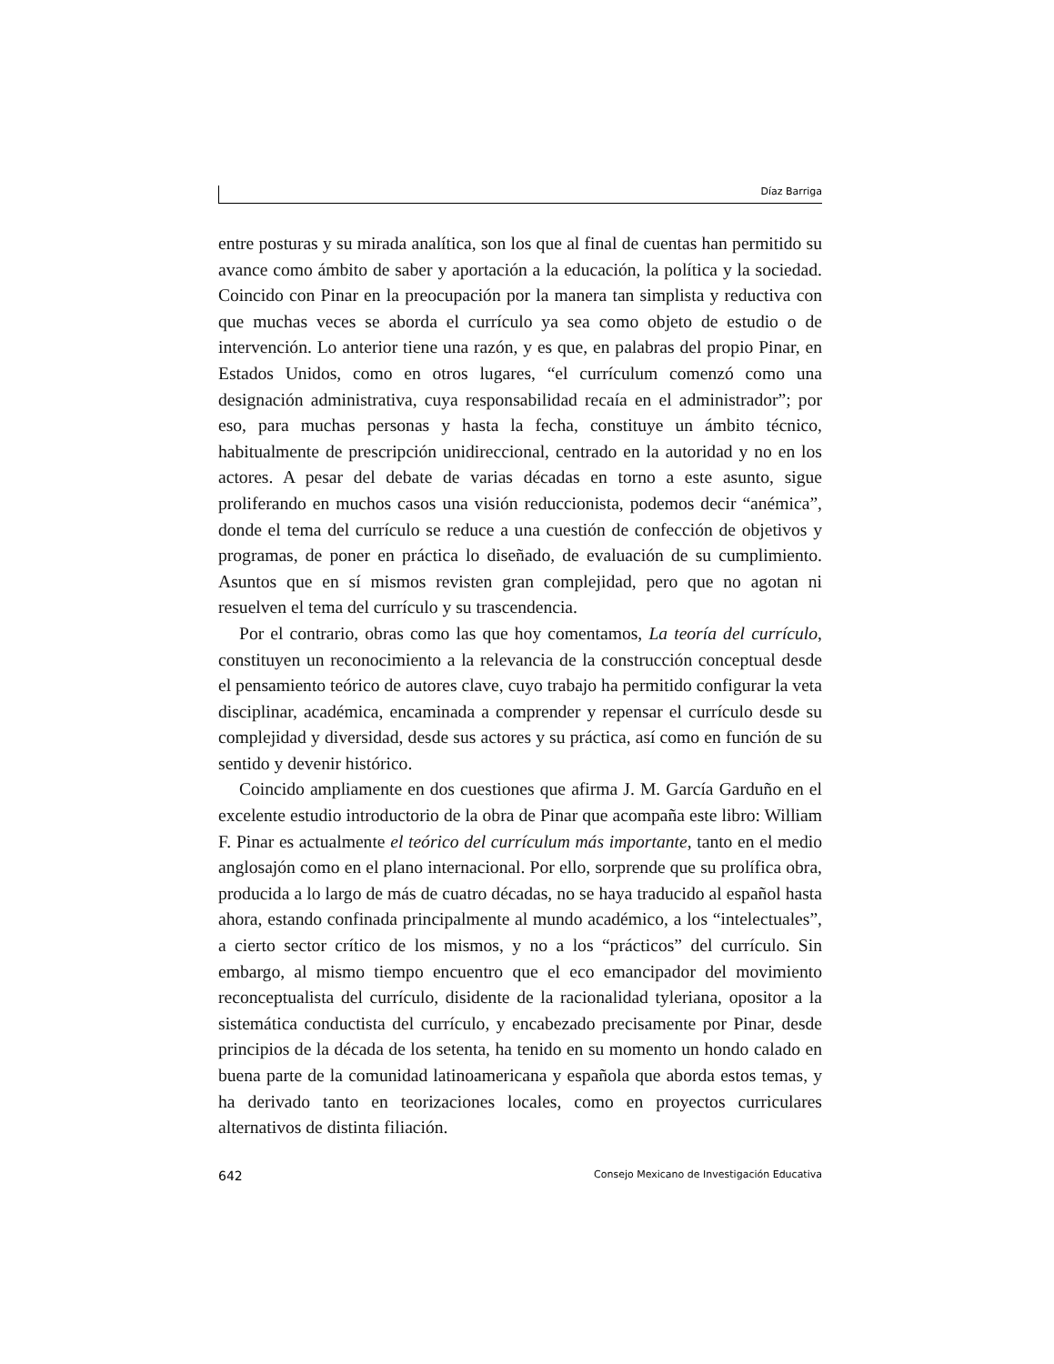Díaz Barriga
entre posturas y su mirada analítica, son los que al final de cuentas han permitido su avance como ámbito de saber y aportación a la educación, la política y la sociedad. Coincido con Pinar en la preocupación por la manera tan simplista y reductiva con que muchas veces se aborda el currículo ya sea como objeto de estudio o de intervención. Lo anterior tiene una razón, y es que, en palabras del propio Pinar, en Estados Unidos, como en otros lugares, “el currículum comenzó como una designación administrativa, cuya responsabilidad recaía en el administrador”; por eso, para muchas personas y hasta la fecha, constituye un ámbito técnico, habitualmente de prescripción unidireccional, centrado en la autoridad y no en los actores. A pesar del debate de varias décadas en torno a este asunto, sigue proliferando en muchos casos una visión reduccionista, podemos decir “anémica”, donde el tema del currículo se reduce a una cuestión de confección de objetivos y programas, de poner en práctica lo diseñado, de evaluación de su cumplimiento. Asuntos que en sí mismos revisten gran complejidad, pero que no agotan ni resuelven el tema del currículo y su trascendencia.
Por el contrario, obras como las que hoy comentamos, La teoría del currículo, constituyen un reconocimiento a la relevancia de la construcción conceptual desde el pensamiento teórico de autores clave, cuyo trabajo ha permitido configurar la veta disciplinar, académica, encaminada a comprender y repensar el currículo desde su complejidad y diversidad, desde sus actores y su práctica, así como en función de su sentido y devenir histórico.
Coincido ampliamente en dos cuestiones que afirma J. M. García Garduño en el excelente estudio introductorio de la obra de Pinar que acompaña este libro: William F. Pinar es actualmente el teórico del currículum más importante, tanto en el medio anglosajón como en el plano internacional. Por ello, sorprende que su prolífica obra, producida a lo largo de más de cuatro décadas, no se haya traducido al español hasta ahora, estando confinada principalmente al mundo académico, a los “intelectuales”, a cierto sector crítico de los mismos, y no a los “prácticos” del currículo. Sin embargo, al mismo tiempo encuentro que el eco emancipador del movimiento reconceptualista del currículo, disidente de la racionalidad tyleriana, opositor a la sistemática conductista del currículo, y encabezado precisamente por Pinar, desde principios de la década de los setenta, ha tenido en su momento un hondo calado en buena parte de la comunidad latinoamericana y española que aborda estos temas, y ha derivado tanto en teorizaciones locales, como en proyectos curriculares alternativos de distinta filiación.
642 Consejo Mexicano de Investigación Educativa